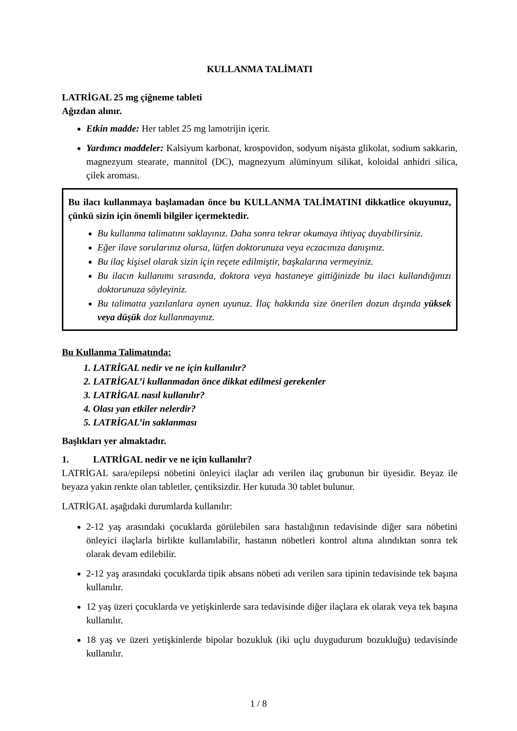KULLANMA TALİMATI
LATRİGAL 25 mg çiğneme tableti
Ağızdan alınır.
Etkin madde: Her tablet 25 mg lamotrijin içerir.
Yardımcı maddeler: Kalsiyum karbonat, krospovidon, sodyum nişasta glikolat, sodium sakkarin, magnezyum stearate, mannitol (DC), magnezyum alüminyum silikat, koloidal anhidri silica, çilek aroması.
Bu ilacı kullanmaya başlamadan önce bu KULLANMA TALİMATINI dikkatlice okuyunuz, çünkü sizin için önemli bilgiler içermektedir.
Bu kullanma talimatını saklayınız. Daha sonra tekrar okumaya ihtiyaç duyabilirsiniz.
Eğer ilave sorularınız olursa, lütfen doktorunuza veya eczacınıza danışınız.
Bu ilaç kişisel olarak sizin için reçete edilmiştir, başkalarına vermeyiniz.
Bu ilacın kullanımı sırasında, doktora veya hastaneye gittiğinizde bu ilacı kullandığınızı doktorunuza söyleyiniz.
Bu talimatta yazılanlara aynen uyunuz. İlaç hakkında size önerilen dozun dışında yüksek veya düşük doz kullanmayınız.
Bu Kullanma Talimatında:
1. LATRİGAL nedir ve ne için kullanılır?
2. LATRİGAL’i kullanmadan önce dikkat edilmesi gerekenler
3. LATRİGAL nasıl kullanılır?
4. Olası yan etkiler nelerdir?
5. LATRİGAL’in saklanması
Başlıkları yer almaktadır.
1. LATRİGAL nedir ve ne için kullanılır?
LATRİGAL sara/epilepsi nöbetini önleyici ilaçlar adı verilen ilaç grubunun bir üyesidir. Beyaz ile beyaza yakın renkte olan tabletler, çentiksizdir. Her kutuda 30 tablet bulunur.
LATRİGAL aşağıdaki durumlarda kullanılır:
2-12 yaş arasındaki çocuklarda görülebilen sara hastalığının tedavisinde diğer sara nöbetini önleyici ilaçlarla birlikte kullanılabilir, hastanın nöbetleri kontrol altına alındıktan sonra tek olarak devam edilebilir.
2-12 yaş arasındaki çocuklarda tipik absans nöbeti adı verilen sara tipinin tedavisinde tek başına kullanılır.
12 yaş üzeri çocuklarda ve yetişkinlerde sara tedavisinde diğer ilaçlara ek olarak veya tek başına kullanılır.
18 yaş ve üzeri yetişkinlerde bipolar bozukluk (iki uçlu duygudurum bozukluğu) tedavisinde kullanılır.
1 / 8